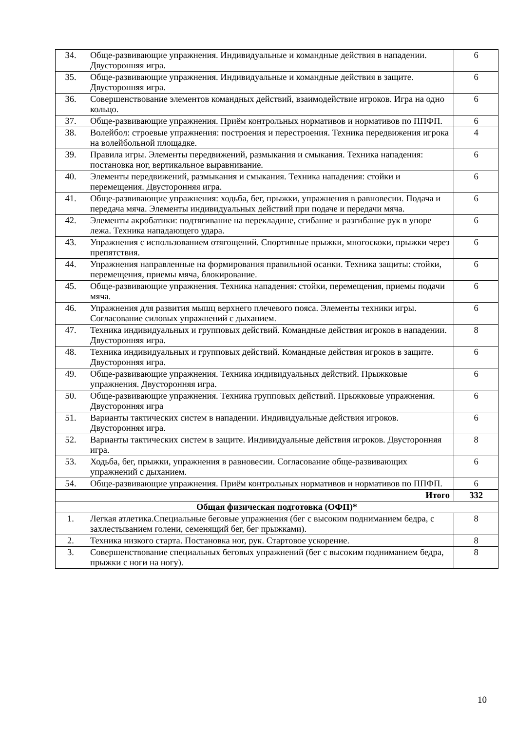| 34. | Обще-развивающие упражнения. Индивидуальные и командные действия в нападении. Двусторонняя игра. | 6 |
| 35. | Обще-развивающие упражнения. Индивидуальные и командные действия в защите. Двусторонняя игра. | 6 |
| 36. | Совершенствование элементов командных действий, взаимодействие игроков. Игра на одно кольцо. | 6 |
| 37. | Обще-развивающие упражнения. Приём контрольных нормативов и нормативов по ППФП. | 6 |
| 38. | Волейбол: строевые упражнения: построения и перестроения. Техника передвижения игрока на волейбольной площадке. | 4 |
| 39. | Правила игры. Элементы передвижений, размыкания и смыкания. Техника нападения: постановка ног, вертикальное выравнивание. | 6 |
| 40. | Элементы передвижений, размыкания и смыкания. Техника нападения: стойки и перемещения. Двусторонняя игра. | 6 |
| 41. | Обще-развивающие упражнения: ходьба, бег, прыжки, упражнения в равновесии. Подача и передача мяча. Элементы индивидуальных действий при подаче и передачи мяча. | 6 |
| 42. | Элементы акробатики: подтягивание на перекладине, сгибание и разгибание рук в упоре лежа. Техника нападающего удара. | 6 |
| 43. | Упражнения с использованием отягощений. Спортивные прыжки, многоскоки, прыжки через препятствия. | 6 |
| 44. | Упражнения направленные на формирования правильной осанки. Техника защиты: стойки, перемещения, приемы мяча, блокирование. | 6 |
| 45. | Обще-развивающие упражнения. Техника нападения: стойки, перемещения, приемы подачи мяча. | 6 |
| 46. | Упражнения для развития мышц верхнего плечевого пояса. Элементы техники игры. Согласование силовых упражнений с дыханием. | 6 |
| 47. | Техника индивидуальных и групповых действий. Командные действия игроков в нападении. Двусторонняя игра. | 8 |
| 48. | Техника индивидуальных и групповых действий. Командные действия игроков в защите. Двусторонняя игра. | 6 |
| 49. | Обще-развивающие упражнения. Техника индивидуальных действий. Прыжковые упражнения. Двусторонняя игра. | 6 |
| 50. | Обще-развивающие упражнения. Техника групповых действий. Прыжковые упражнения. Двусторонняя игра | 6 |
| 51. | Варианты тактических систем в нападении. Индивидуальные действия игроков. Двусторонняя игра. | 6 |
| 52. | Варианты тактических систем в защите. Индивидуальные действия игроков. Двусторонняя игра. | 8 |
| 53. | Ходьба, бег, прыжки, упражнения в равновесии. Согласование обще-развивающих упражнений с дыханием. | 6 |
| 54. | Обще-развивающие упражнения. Приём контрольных нормативов и нормативов по ППФП. | 6 |
| | Итого | 332 |
| Общая физическая подготовка (ОФП)* | | |
| 1. | Легкая атлетика.Специальные беговые упражнения (бег с высоким подниманием бедра, с захлестыванием голени, семенящий бег, бег прыжками). | 8 |
| 2. | Техника низкого старта. Постановка ног, рук. Стартовое ускорение. | 8 |
| 3. | Совершенствование специальных беговых упражнений (бег с высоким подниманием бедра, прыжки с ноги на ногу). | 8 |
10